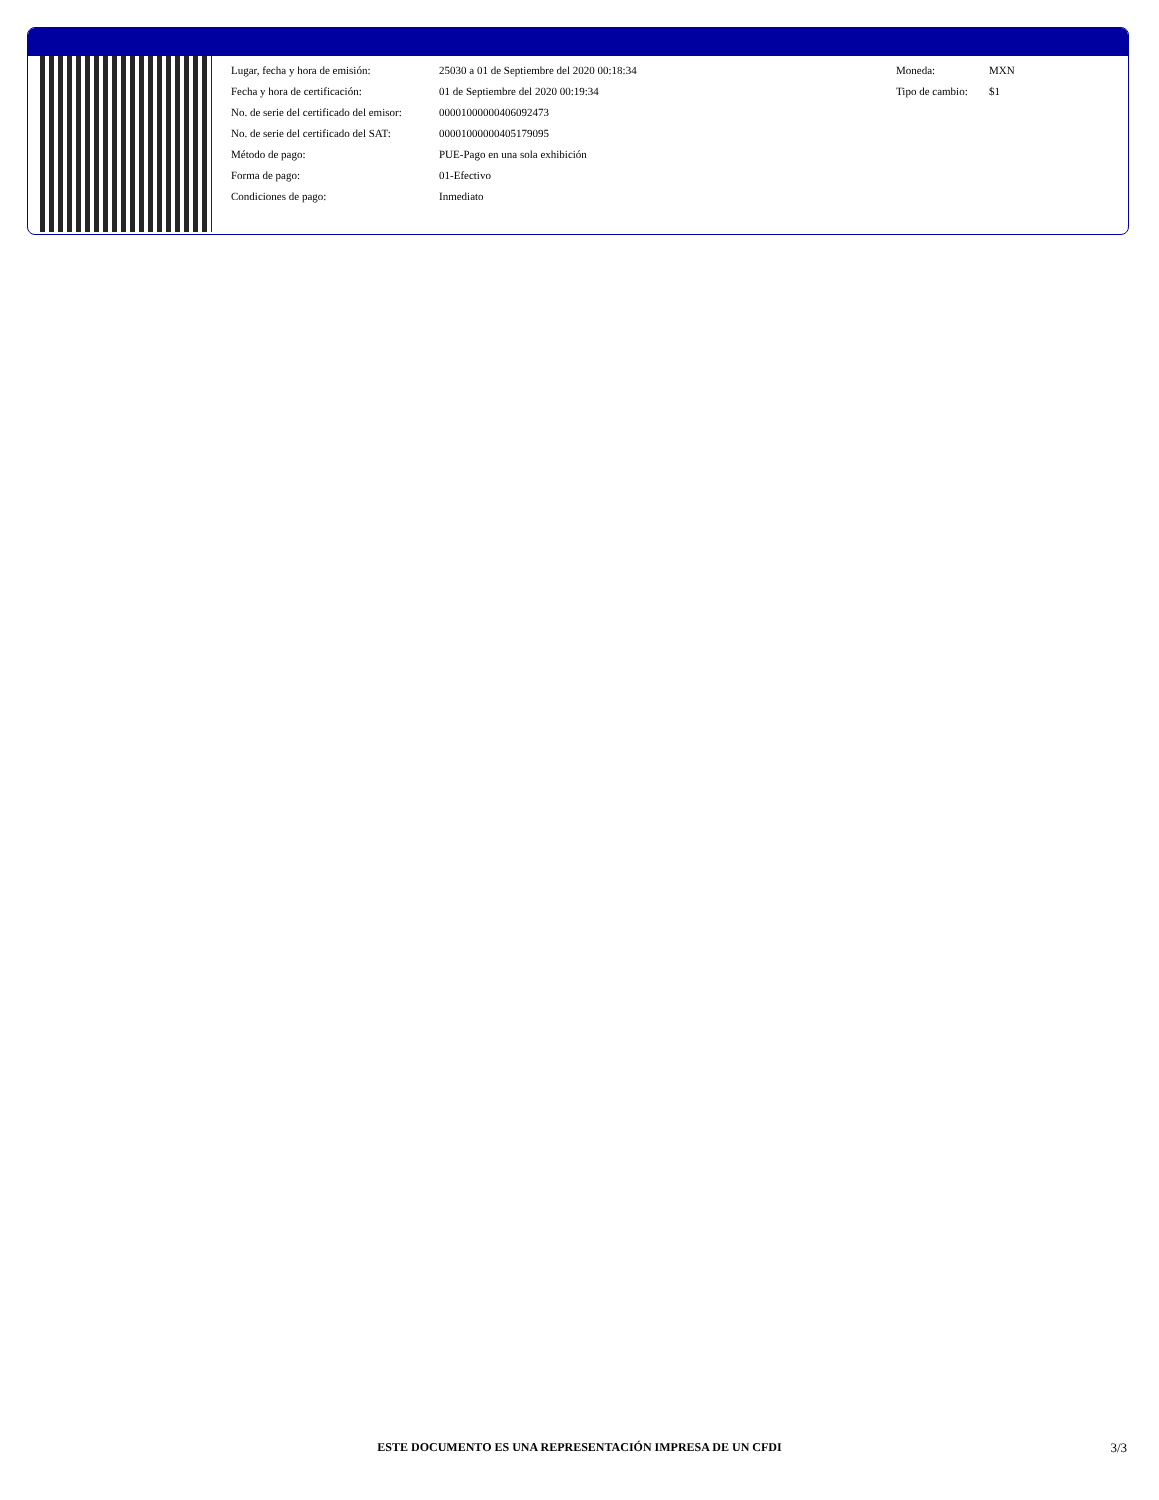| Lugar, fecha y hora de emisión: | 25030 a 01 de Septiembre del 2020 00:18:34 |
| Fecha y hora de certificación: | 01 de Septiembre del 2020 00:19:34 |
| No. de serie del certificado del emisor: | 00001000000406092473 |
| No. de serie del certificado del SAT: | 00001000000405179095 |
| Método de pago: | PUE-Pago en una sola exhibición |
| Forma de pago: | 01-Efectivo |
| Condiciones de pago: | Inmediato |
| Moneda: | MXN |
| Tipo de cambio: | $1 |
ESTE DOCUMENTO ES UNA REPRESENTACIÓN IMPRESA DE UN CFDI 3/3